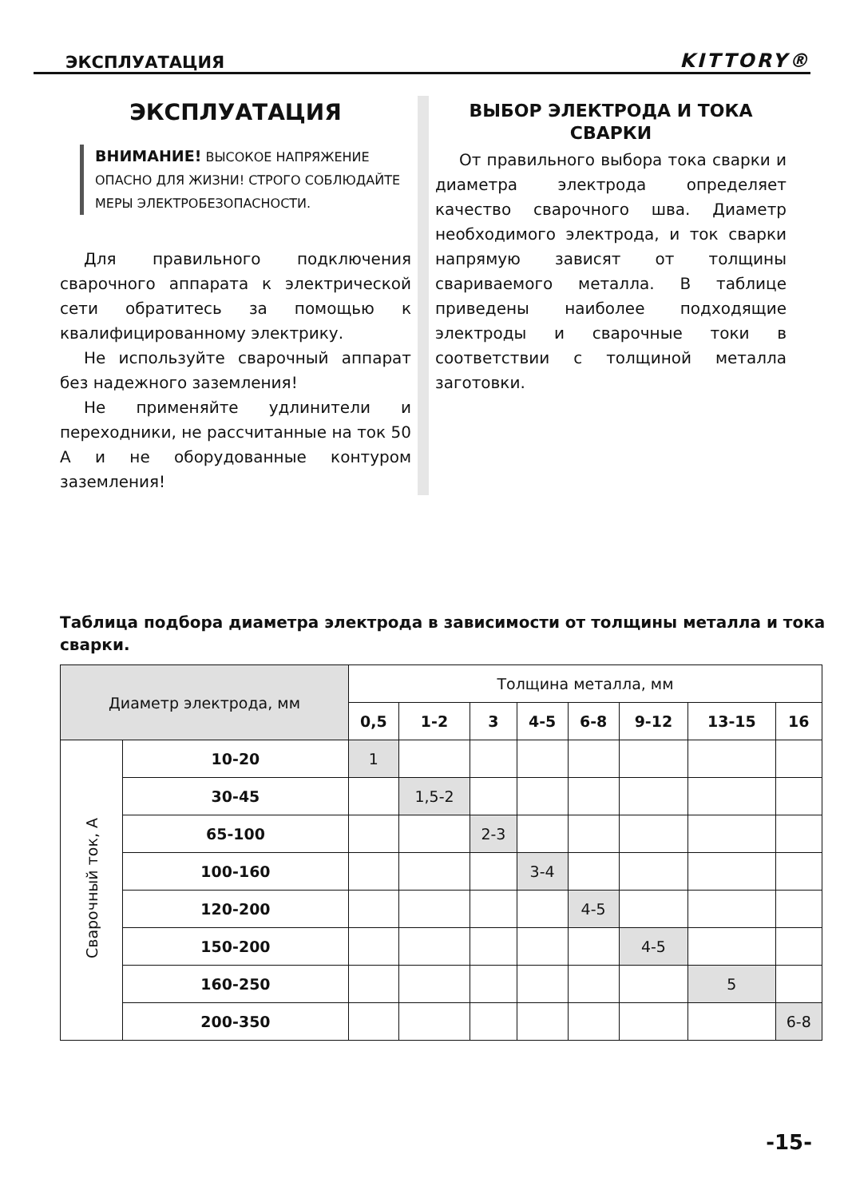ЭКСПЛУАТАЦИЯ KITTORY®
ЭКСПЛУАТАЦИЯ
ВНИМАНИЕ! ВЫСОКОЕ НАПРЯЖЕНИЕ ОПАСНО ДЛЯ ЖИЗНИ! СТРОГО СОБЛЮДАЙТЕ МЕРЫ ЭЛЕКТРОБЕЗОПАСНОСТИ.
Для правильного подключения сварочного аппарата к электрической сети обратитесь за помощью к квалифицированному электрику.
Не используйте сварочный аппарат без надежного заземления!
Не применяйте удлинители и переходники, не рассчитанные на ток 50 А и не оборудованные контуром заземления!
ВЫБОР ЭЛЕКТРОДА И ТОКА СВАРКИ
От правильного выбора тока сварки и диаметра электрода определяет качество сварочного шва. Диаметр необходимого электрода, и ток сварки напрямую зависят от толщины свариваемого металла. В таблице приведены наиболее подходящие электроды и сварочные токи в соответствии с толщиной металла заготовки.
Таблица подбора диаметра электрода в зависимости от толщины металла и тока сварки.
| Диаметр электрода, мм | | Толщина металла, мм | | | | | | | |
| --- | --- | --- | --- | --- | --- | --- | --- | --- | --- |
| | | 0,5 | 1-2 | 3 | 4-5 | 6-8 | 9-12 | 13-15 | 16 |
| Сварочный ток, А | 10-20 | 1 | | | | | | | |
| | 30-45 | | 1,5-2 | | | | | | |
| | 65-100 | | | 2-3 | | | | | |
| | 100-160 | | | | 3-4 | | | | |
| | 120-200 | | | | | 4-5 | | | |
| | 150-200 | | | | | | 4-5 | | |
| | 160-250 | | | | | | | 5 | |
| | 200-350 | | | | | | | | 6-8 |
-15-